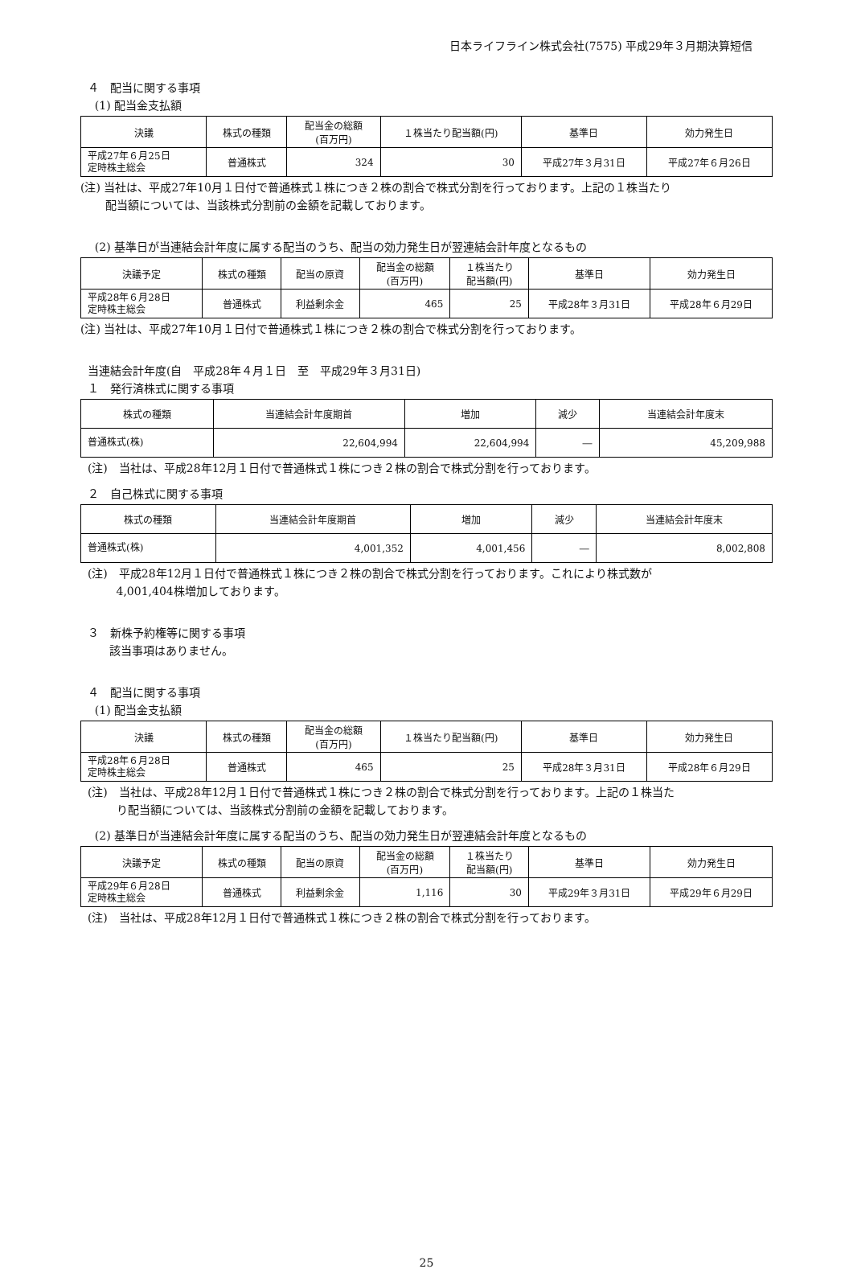日本ライフライン株式会社(7575) 平成29年３月期決算短信
４　配当に関する事項
(1) 配当金支払額
| 決議 | 株式の種類 | 配当金の総額 (百万円) | １株当たり配当額(円) | 基準日 | 効力発生日 |
| --- | --- | --- | --- | --- | --- |
| 平成27年６月25日 定時株主総会 | 普通株式 | 324 | 30 | 平成27年３月31日 | 平成27年６月26日 |
(注) 当社は、平成27年10月１日付で普通株式１株につき２株の割合で株式分割を行っております。上記の１株当たり
配当額については、当該株式分割前の金額を記載しております。
(2) 基準日が当連結会計年度に属する配当のうち、配当の効力発生日が翌連結会計年度となるもの
| 決議予定 | 株式の種類 | 配当の原資 | 配当金の総額 (百万円) | １株当たり 配当額(円) | 基準日 | 効力発生日 |
| --- | --- | --- | --- | --- | --- | --- |
| 平成28年６月28日 定時株主総会 | 普通株式 | 利益剰余金 | 465 | 25 | 平成28年３月31日 | 平成28年６月29日 |
(注) 当社は、平成27年10月１日付で普通株式１株につき２株の割合で株式分割を行っております。
当連結会計年度(自　平成28年４月１日　至　平成29年３月31日)
１　発行済株式に関する事項
| 株式の種類 | 当連結会計年度期首 | 増加 | 減少 | 当連結会計年度末 |
| --- | --- | --- | --- | --- |
| 普通株式(株) | 22,604,994 | 22,604,994 | ― | 45,209,988 |
(注)　当社は、平成28年12月１日付で普通株式１株につき２株の割合で株式分割を行っております。
２　自己株式に関する事項
| 株式の種類 | 当連結会計年度期首 | 増加 | 減少 | 当連結会計年度末 |
| --- | --- | --- | --- | --- |
| 普通株式(株) | 4,001,352 | 4,001,456 | ― | 8,002,808 |
(注)　平成28年12月１日付で普通株式１株につき２株の割合で株式分割を行っております。これにより株式数が
4,001,404株増加しております。
３　新株予約権等に関する事項
該当事項はありません。
４　配当に関する事項
(1) 配当金支払額
| 決議 | 株式の種類 | 配当金の総額 (百万円) | １株当たり配当額(円) | 基準日 | 効力発生日 |
| --- | --- | --- | --- | --- | --- |
| 平成28年６月28日 定時株主総会 | 普通株式 | 465 | 25 | 平成28年３月31日 | 平成28年６月29日 |
(注)　当社は、平成28年12月１日付で普通株式１株につき２株の割合で株式分割を行っております。上記の１株当た
り配当額については、当該株式分割前の金額を記載しております。
(2) 基準日が当連結会計年度に属する配当のうち、配当の効力発生日が翌連結会計年度となるもの
| 決議予定 | 株式の種類 | 配当の原資 | 配当金の総額 (百万円) | １株当たり 配当額(円) | 基準日 | 効力発生日 |
| --- | --- | --- | --- | --- | --- | --- |
| 平成29年６月28日 定時株主総会 | 普通株式 | 利益剰余金 | 1,116 | 30 | 平成29年３月31日 | 平成29年６月29日 |
(注)　当社は、平成28年12月１日付で普通株式１株につき２株の割合で株式分割を行っております。
25